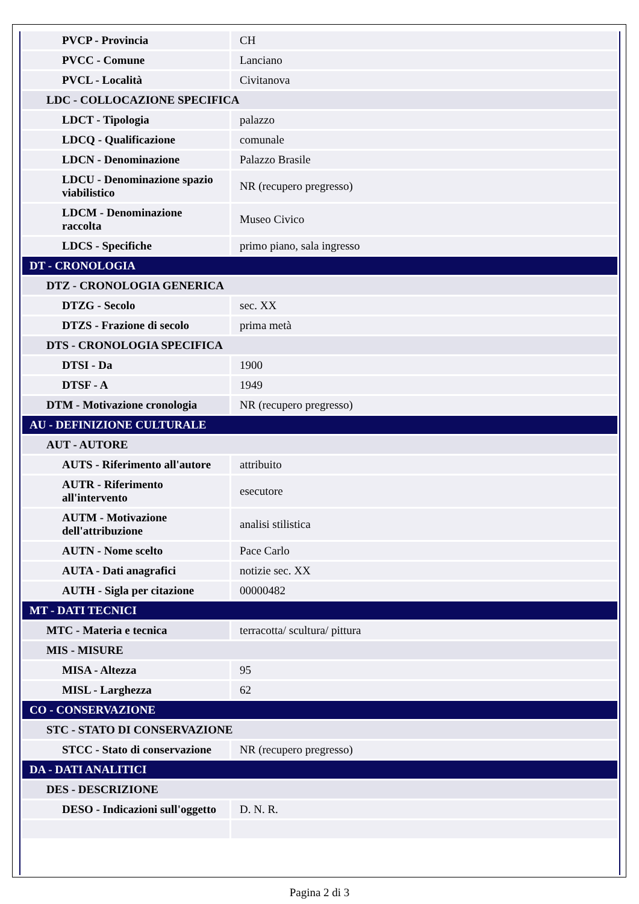| PVCP - Provincia | CH |
| PVCC - Comune | Lanciano |
| PVCL - Località | Civitanova |
| LDC - COLLOCAZIONE SPECIFICA | |
| LDCT - Tipologia | palazzo |
| LDCQ - Qualificazione | comunale |
| LDCN - Denominazione | Palazzo Brasile |
| LDCU - Denominazione spazio viabilistico | NR (recupero pregresso) |
| LDCM - Denominazione raccolta | Museo Civico |
| LDCS - Specifiche | primo piano, sala ingresso |
| DT - CRONOLOGIA | |
| DTZ - CRONOLOGIA GENERICA | |
| DTZG - Secolo | sec. XX |
| DTZS - Frazione di secolo | prima metà |
| DTS - CRONOLOGIA SPECIFICA | |
| DTSI - Da | 1900 |
| DTSF - A | 1949 |
| DTM - Motivazione cronologia | NR (recupero pregresso) |
| AU - DEFINIZIONE CULTURALE | |
| AUT - AUTORE | |
| AUTS - Riferimento all'autore | attribuito |
| AUTR - Riferimento all'intervento | esecutore |
| AUTM - Motivazione dell'attribuzione | analisi stilistica |
| AUTN - Nome scelto | Pace Carlo |
| AUTA - Dati anagrafici | notizie sec. XX |
| AUTH - Sigla per citazione | 00000482 |
| MT - DATI TECNICI | |
| MTC - Materia e tecnica | terracotta/ scultura/ pittura |
| MIS - MISURE | |
| MISA - Altezza | 95 |
| MISL - Larghezza | 62 |
| CO - CONSERVAZIONE | |
| STC - STATO DI CONSERVAZIONE | |
| STCC - Stato di conservazione | NR (recupero pregresso) |
| DA - DATI ANALITICI | |
| DES - DESCRIZIONE | |
| DESO - Indicazioni sull'oggetto | D. N. R. |
Pagina 2 di 3